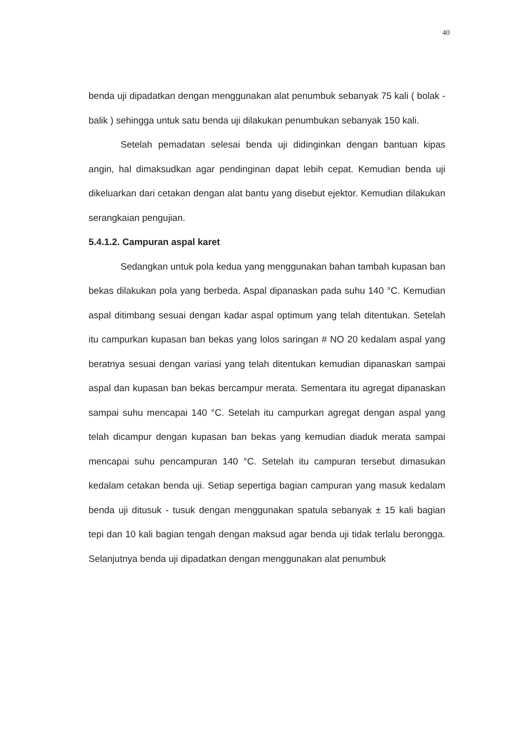40
benda uji dipadatkan dengan menggunakan alat penumbuk sebanyak 75 kali ( bolak - balik ) sehingga untuk satu benda uji dilakukan penumbukan sebanyak 150 kali.
Setelah pemadatan selesai benda uji didinginkan dengan bantuan kipas angin, hal dimaksudkan agar pendinginan dapat lebih cepat. Kemudian benda uji dikeluarkan dari cetakan dengan alat bantu yang disebut ejektor. Kemudian dilakukan serangkaian pengujian.
5.4.1.2. Campuran aspal karet
Sedangkan untuk pola kedua yang menggunakan bahan tambah kupasan ban bekas dilakukan pola yang berbeda. Aspal dipanaskan pada suhu 140 °C. Kemudian aspal ditimbang sesuai dengan kadar aspal optimum yang telah ditentukan. Setelah itu campurkan kupasan ban bekas yang lolos saringan # NO 20 kedalam aspal yang beratnya sesuai dengan variasi yang telah ditentukan kemudian dipanaskan sampai aspal dan kupasan ban bekas bercampur merata. Sementara itu agregat dipanaskan sampai suhu mencapai 140 °C. Setelah itu campurkan agregat dengan aspal yang telah dicampur dengan kupasan ban bekas yang kemudian diaduk merata sampai mencapai suhu pencampuran 140 °C. Setelah itu campuran tersebut dimasukan kedalam cetakan benda uji. Setiap sepertiga bagian campuran yang masuk kedalam benda uji ditusuk - tusuk dengan menggunakan spatula sebanyak ± 15 kali bagian tepi dan 10 kali bagian tengah dengan maksud agar benda uji tidak terlalu berongga. Selanjutnya benda uji dipadatkan dengan menggunakan alat penumbuk